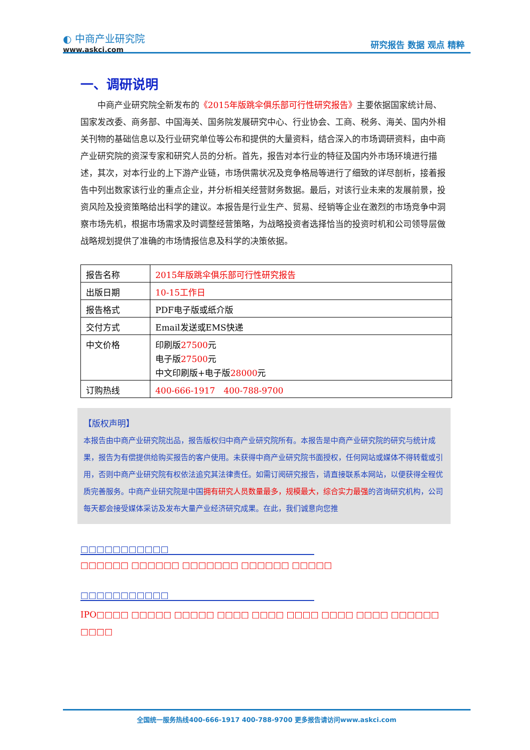◐ 中商产业研究院
www.askci.com
研究报告 数据 观点 精粹
一、调研说明
中商产业研究院全新发布的《2015年版跳伞俱乐部可行性研究报告》主要依据国家统计局、国家发改委、商务部、中国海关、国务院发展研究中心、行业协会、工商、税务、海关、国内外相关刊物的基础信息以及行业研究单位等公布和提供的大量资料，结合深入的市场调研资料，由中商产业研究院的资深专家和研究人员的分析。首先，报告对本行业的特征及国内外市场环境进行描述，其次，对本行业的上下游产业链，市场供需状况及竞争格局等进行了细致的详尽剖析，接着报告中列出数家该行业的重点企业，并分析相关经营财务数据。最后，对该行业未来的发展前景，投资风险及投资策略给出科学的建议。本报告是行业生产、贸易、经销等企业在激烈的市场竞争中洞察市场先机，根据市场需求及时调整经营策略，为战略投资者选择恰当的投资时机和公司领导层做战略规划提供了准确的市场情报信息及科学的决策依据。
| 报告名称 | 2015年版跳伞俱乐部可行性研究报告 |
| 出版日期 | 10-15工作日 |
| 报告格式 | PDF电子版或纸介版 |
| 交付方式 | Email发送或EMS快递 |
| 中文价格 | 印刷版 27500 元 电子版 27500 元 中文印刷版+电子版 28000 元 |
| 订购热线 | 400-666-1917 400-788-9700 |
【版权声明】
本报告由中商产业研究院出品，报告版权归中商产业研究院所有。本报告是中商产业研究院的研究与统计成果，报告为有偿提供给购买报告的客户使用。未获得中商产业研究院书面授权，任何网站或媒体不得转载或引用，否则中商产业研究院有权依法追究其法律责任。如需订阅研究报告，请直接联系本网站，以便获得全程优质完善服务。中商产业研究院是中国拥有研究人员数量最多，规模最大，综合实力最强的咨询研究机构，公司每天都会接受媒体采访及发布大量产业经济研究成果。在此，我们诚意向您推
□□□□□□□□□□□
□□□□□□ □□□□□□ □□□□□□□ □□□□□□ □□□□□
□□□□□□□□□□□
IPO□□□□ □□□□□ □□□□□ □□□□ □□□□ □□□□ □□□□ □□□□ □□□□□□ □□□□
全国统一服务热线400-666-1917 400-788-9700 更多报告请访问www.askci.com